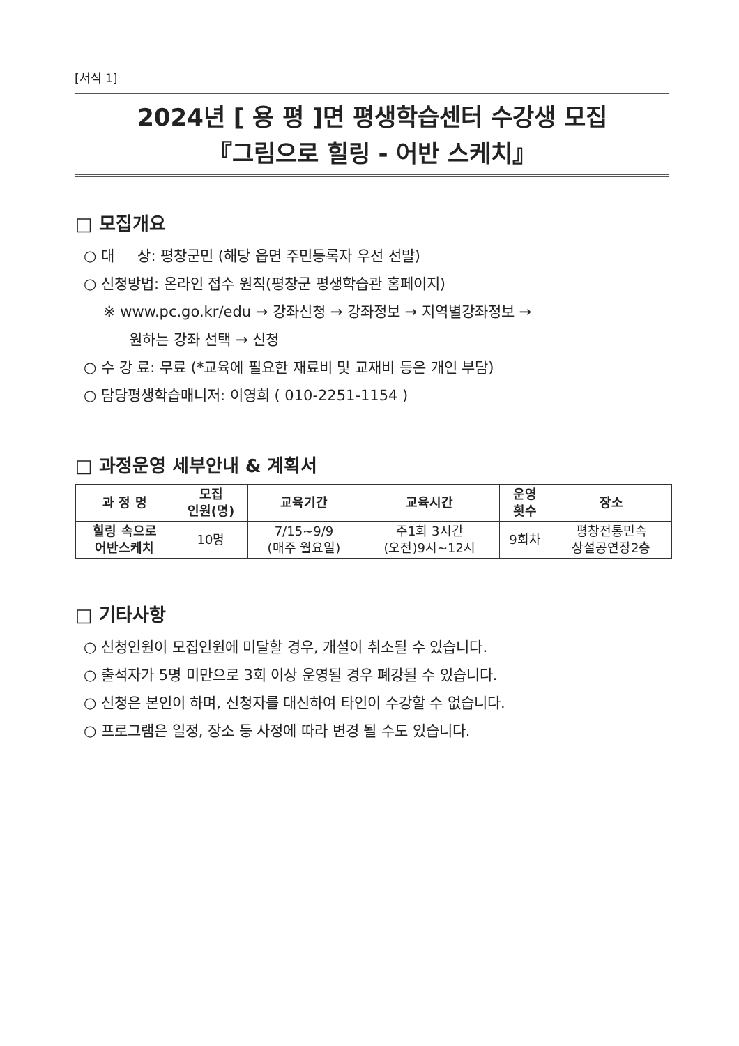[서식 1]
2024년 [ 용 평 ]면 평생학습센터 수강생 모집
『그림으로 힐링 - 어반 스케치』
□ 모집개요
○ 대 상: 평창군민 (해당 읍면 주민등록자 우선 선발)
○ 신청방법: 온라인 접수 원칙(평창군 평생학습관 홈페이지)
※ www.pc.go.kr/edu → 강좌신청 → 강좌정보 → 지역별강좌정보 →
원하는 강좌 선택 → 신청
○ 수 강 료: 무료 (*교육에 필요한 재료비 및 교재비 등은 개인 부담)
○ 담당평생학습매니저: 이영희 ( 010-2251-1154 )
□ 과정운영 세부안내 & 계획서
| 과 정 명 | 모집 인원(명) | 교육기간 | 교육시간 | 운영 횟수 | 장소 |
| --- | --- | --- | --- | --- | --- |
| 힐링 속으로 어반스케치 | 10명 | 7/15~9/9 (매주 월요일) | 주1회 3시간 (오전)9시~12시 | 9회차 | 평창전통민속 상설공연장2층 |
□ 기타사항
○ 신청인원이 모집인원에 미달할 경우, 개설이 취소될 수 있습니다.
○ 출석자가 5명 미만으로 3회 이상 운영될 경우 폐강될 수 있습니다.
○ 신청은 본인이 하며, 신청자를 대신하여 타인이 수강할 수 없습니다.
○ 프로그램은 일정, 장소 등 사정에 따라 변경 될 수도 있습니다.